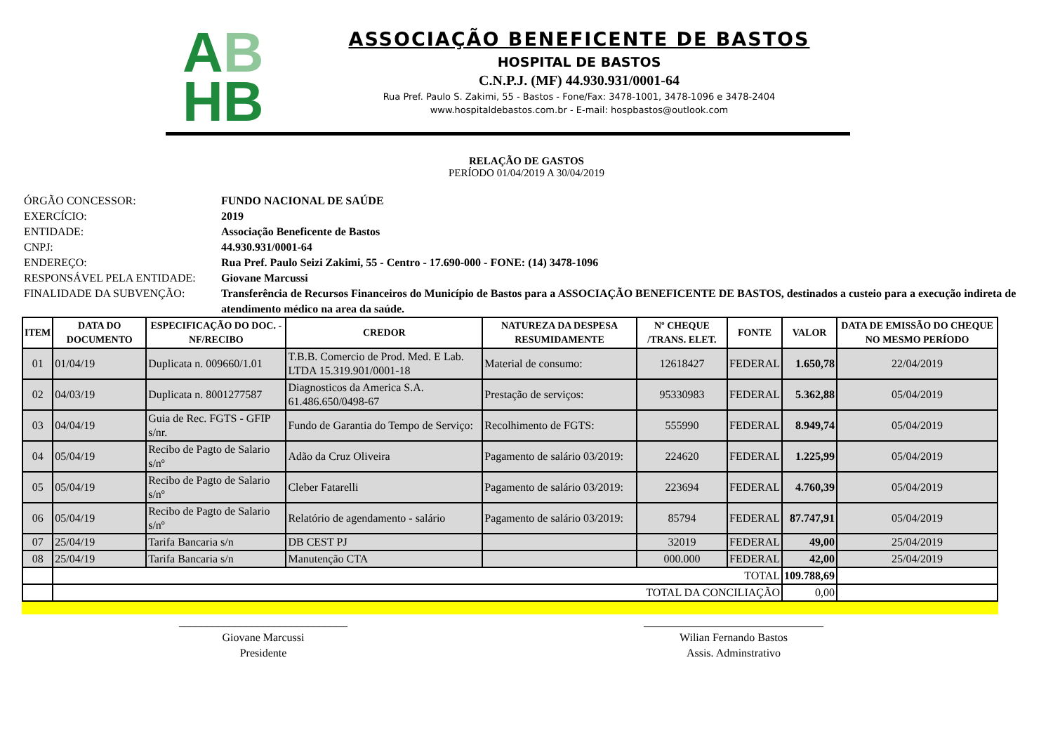AB
HB
ASSOCIAÇÃO BENEFICENTE DE BASTOS
HOSPITAL DE BASTOS
C.N.P.J. (MF) 44.930.931/0001-64
Rua Pref. Paulo S. Zakimi, 55 - Bastos - Fone/Fax: 3478-1001, 3478-1096 e 3478-2404
www.hospitaldebastos.com.br - E-mail: hospbastos@outlook.com
RELAÇÃO DE GASTOS
PERÍODO 01/04/2019 A 30/04/2019
ÓRGÃO CONCESSOR: FUNDO NACIONAL DE SAÚDE
EXERCÍCIO: 2019
ENTIDADE: Associação Beneficente de Bastos
CNPJ: 44.930.931/0001-64
ENDEREÇO: Rua Pref. Paulo Seizi Zakimi, 55 - Centro - 17.690-000 - FONE: (14) 3478-1096
RESPONSÁVEL PELA ENTIDADE: Giovane Marcussi
FINALIDADE DA SUBVENÇÃO: Transferência de Recursos Financeiros do Município de Bastos para a ASSOCIAÇÃO BENEFICENTE DE BASTOS, destinados a custeio para a execução indireta de atendimento médico na area da saúde.
| ITEM | DATA DO DOCUMENTO | ESPECIFICAÇÃO DO DOC. - NF/RECIBO | CREDOR | NATUREZA DA DESPESA RESUMIDAMENTE | Nº CHEQUE /TRANS. ELET. | FONTE | VALOR | DATA DE EMISSÃO DO CHEQUE NO MESMO PERÍODO |
| --- | --- | --- | --- | --- | --- | --- | --- | --- |
| 01 | 01/04/19 | Duplicata n. 009660/1.01 | T.B.B. Comercio de Prod. Med. E Lab. LTDA 15.319.901/0001-18 | Material de consumo: | 12618427 | FEDERAL | 1.650,78 | 22/04/2019 |
| 02 | 04/03/19 | Duplicata n. 8001277587 | Diagnosticos da America S.A. 61.486.650/0498-67 | Prestação de serviços: | 95330983 | FEDERAL | 5.362,88 | 05/04/2019 |
| 03 | 04/04/19 | Guia de Rec. FGTS - GFIP s/nr. | Fundo de Garantia do Tempo de Serviço: | Recolhimento de FGTS: | 555990 | FEDERAL | 8.949,74 | 05/04/2019 |
| 04 | 05/04/19 | Recibo de Pagto de Salario s/nº | Adão da Cruz Oliveira | Pagamento de salário 03/2019: | 224620 | FEDERAL | 1.225,99 | 05/04/2019 |
| 05 | 05/04/19 | Recibo de Pagto de Salario s/nº | Cleber Fatarelli | Pagamento de salário 03/2019: | 223694 | FEDERAL | 4.760,39 | 05/04/2019 |
| 06 | 05/04/19 | Recibo de Pagto de Salario s/nº | Relatório de agendamento - salário | Pagamento de salário 03/2019: | 85794 | FEDERAL | 87.747,91 | 05/04/2019 |
| 07 | 25/04/19 | Tarifa Bancaria s/n | DB CEST PJ | | 32019 | FEDERAL | 49,00 | 25/04/2019 |
| 08 | 25/04/19 | Tarifa Bancaria s/n | Manutenção CTA | | 000.000 | FEDERAL | 42,00 | 25/04/2019 |
| | TOTAL | | | | | | 109.788,69 | |
| | TOTAL DA CONCILIAÇÃO | | | | | | 0,00 | |
______________________________
Giovane Marcussi
Presidente
________________________________
Wilian Fernando Bastos
Assis. Adminstrativo